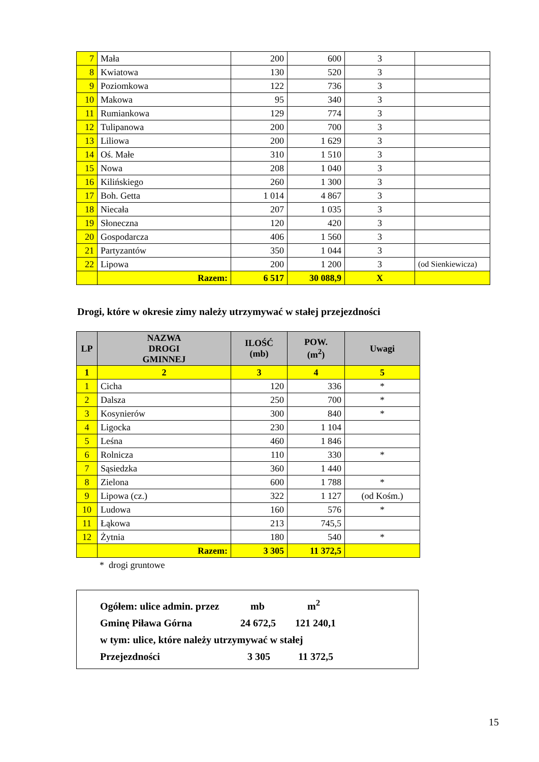| 7 | Mała | 200 | 600 | 3 | |
| 8 | Kwiatowa | 130 | 520 | 3 | |
| 9 | Poziomkowa | 122 | 736 | 3 | |
| 10 | Makowa | 95 | 340 | 3 | |
| 11 | Rumiankowa | 129 | 774 | 3 | |
| 12 | Tulipanowa | 200 | 700 | 3 | |
| 13 | Liliowa | 200 | 1 629 | 3 | |
| 14 | Oś. Małe | 310 | 1 510 | 3 | |
| 15 | Nowa | 208 | 1 040 | 3 | |
| 16 | Kilińskiego | 260 | 1 300 | 3 | |
| 17 | Boh. Getta | 1 014 | 4 867 | 3 | |
| 18 | Niecała | 207 | 1 035 | 3 | |
| 19 | Słoneczna | 120 | 420 | 3 | |
| 20 | Gospodarcza | 406 | 1 560 | 3 | |
| 21 | Partyzantów | 350 | 1 044 | 3 | |
| 22 | Lipowa | 200 | 1 200 | 3 | (od Sienkiewicza) |
| | Razem: | 6 517 | 30 088,9 | X | |
Drogi, które w okresie zimy należy utrzymywać w stałej przejezdności
| LP | NAZWA DROGI GMINNEJ | ILOŚĆ (mb) | POW. (m<sup>2</sup>) | Uwagi |
| --- | --- | --- | --- | --- |
| 1 | 2 | 3 | 4 | 5 |
| 1 | Cicha | 120 | 336 | * |
| 2 | Dalsza | 250 | 700 | * |
| 3 | Kosynierów | 300 | 840 | * |
| 4 | Ligocka | 230 | 1 104 | |
| 5 | Leśna | 460 | 1 846 | |
| 6 | Rolnicza | 110 | 330 | * |
| 7 | Sąsiedzka | 360 | 1 440 | |
| 8 | Zielona | 600 | 1 788 | * |
| 9 | Lipowa (cz.) | 322 | 1 127 | (od Kośm.) |
| 10 | Ludowa | 160 | 576 | * |
| 11 | Łąkowa | 213 | 745,5 | |
| 12 | Żytnia | 180 | 540 | * |
| | Razem: | 3 305 | 11 372,5 | |
* drogi gruntowe
Ogółem: ulice admin. przez mb m<sup>2</sup>
Gminę Piława Górna 24 672,5 121 240,1
w tym: ulice, które należy utrzymywać w stałej
Przejezdności 3 305 11 372,5
15